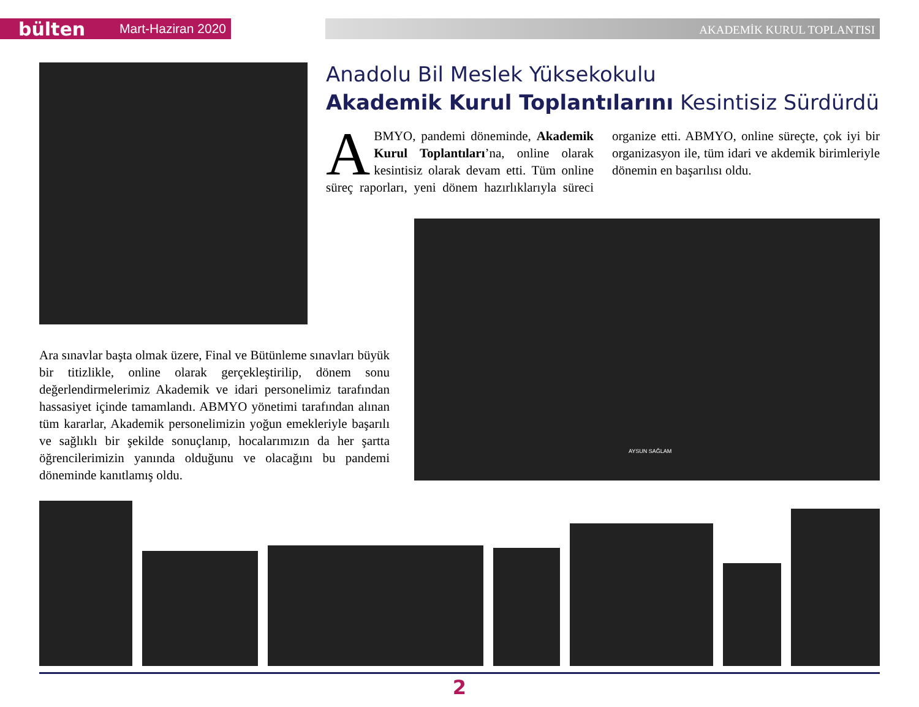bülten Mart-Haziran 2020
AKADEMİK KURUL TOPLANTISI
Anadolu Bil Meslek Yüksekokulu
Akademik Kurul Toplantılarını Kesintisiz Sürdürdü
ABMYO, pandemi döneminde, Akademik Kurul Toplantıları’na, online olarak kesintisiz olarak devam etti. Tüm online süreç raporları, yeni dönem hazırlıklarıyla süreci organize etti. ABMYO, online süreçte, çok iyi bir organizasyon ile, tüm idari ve akdemik birimleriyle dönemin en başarılısı oldu.
AYSUN SAĞLAM
Ara sınavlar başta olmak üzere, Final ve Bütünleme sınavları büyük bir titizlikle, online olarak gerçekleştirilip, dönem sonu değerlendirmelerimiz Akademik ve idari personelimiz tarafından hassasiyet içinde tamamlandı. ABMYO yönetimi tarafından alınan tüm kararlar, Akademik personelimizin yoğun emekleriyle başarılı ve sağlıklı bir şekilde sonuçlanıp, hocalarımızın da her şartta öğrencilerimizin yanında olduğunu ve olacağını bu pandemi döneminde kanıtlamış oldu.
2